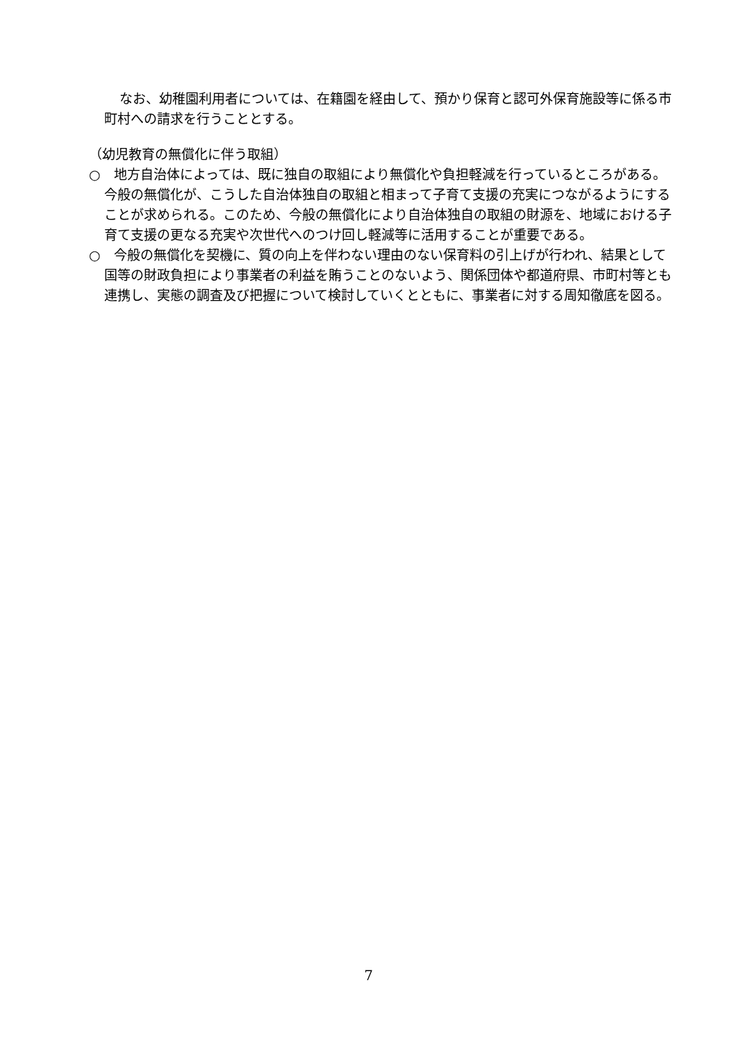なお、幼稚園利用者については、在籍園を経由して、預かり保育と認可外保育施設等に係る市町村への請求を行うこととする。
（幼児教育の無償化に伴う取組）
○　地方自治体によっては、既に独自の取組により無償化や負担軽減を行っているところがある。今般の無償化が、こうした自治体独自の取組と相まって子育て支援の充実につながるようにすることが求められる。このため、今般の無償化により自治体独自の取組の財源を、地域における子育て支援の更なる充実や次世代へのつけ回し軽減等に活用することが重要である。
○　今般の無償化を契機に、質の向上を伴わない理由のない保育料の引上げが行われ、結果として国等の財政負担により事業者の利益を賄うことのないよう、関係団体や都道府県、市町村等とも連携し、実態の調査及び把握について検討していくとともに、事業者に対する周知徹底を図る。
7